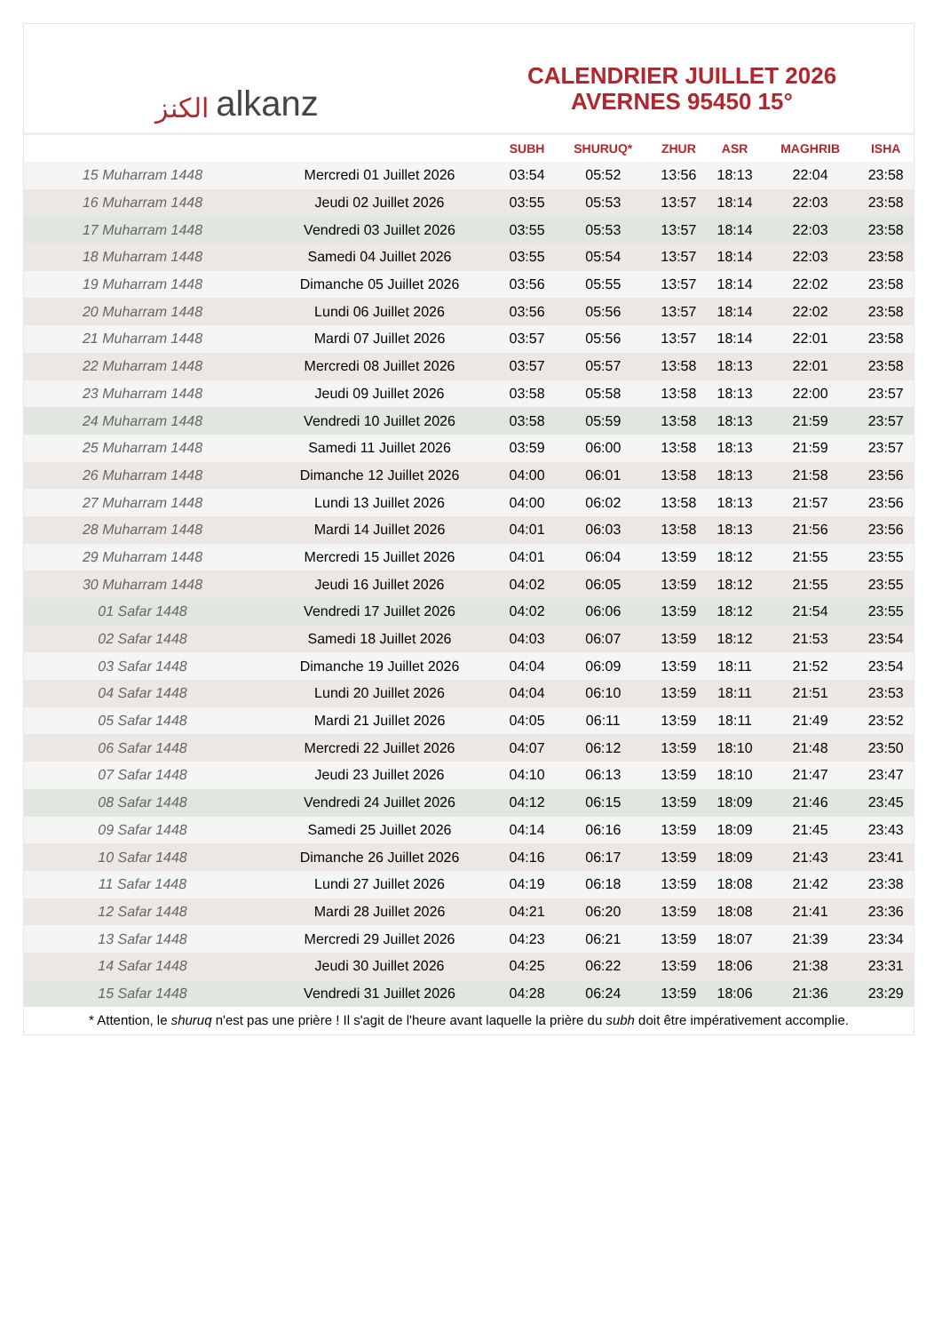الكنز alkanz
CALENDRIER JUILLET 2026
AVERNES 95450 15°
| | | SUBH | SHURUQ* | ZHUR | ASR | MAGHRIB | ISHA |
| --- | --- | --- | --- | --- | --- | --- | --- |
| 15 Muharram 1448 | Mercredi 01 Juillet 2026 | 03:54 | 05:52 | 13:56 | 18:13 | 22:04 | 23:58 |
| 16 Muharram 1448 | Jeudi 02 Juillet 2026 | 03:55 | 05:53 | 13:57 | 18:14 | 22:03 | 23:58 |
| 17 Muharram 1448 | Vendredi 03 Juillet 2026 | 03:55 | 05:53 | 13:57 | 18:14 | 22:03 | 23:58 |
| 18 Muharram 1448 | Samedi 04 Juillet 2026 | 03:55 | 05:54 | 13:57 | 18:14 | 22:03 | 23:58 |
| 19 Muharram 1448 | Dimanche 05 Juillet 2026 | 03:56 | 05:55 | 13:57 | 18:14 | 22:02 | 23:58 |
| 20 Muharram 1448 | Lundi 06 Juillet 2026 | 03:56 | 05:56 | 13:57 | 18:14 | 22:02 | 23:58 |
| 21 Muharram 1448 | Mardi 07 Juillet 2026 | 03:57 | 05:56 | 13:57 | 18:14 | 22:01 | 23:58 |
| 22 Muharram 1448 | Mercredi 08 Juillet 2026 | 03:57 | 05:57 | 13:58 | 18:13 | 22:01 | 23:58 |
| 23 Muharram 1448 | Jeudi 09 Juillet 2026 | 03:58 | 05:58 | 13:58 | 18:13 | 22:00 | 23:57 |
| 24 Muharram 1448 | Vendredi 10 Juillet 2026 | 03:58 | 05:59 | 13:58 | 18:13 | 21:59 | 23:57 |
| 25 Muharram 1448 | Samedi 11 Juillet 2026 | 03:59 | 06:00 | 13:58 | 18:13 | 21:59 | 23:57 |
| 26 Muharram 1448 | Dimanche 12 Juillet 2026 | 04:00 | 06:01 | 13:58 | 18:13 | 21:58 | 23:56 |
| 27 Muharram 1448 | Lundi 13 Juillet 2026 | 04:00 | 06:02 | 13:58 | 18:13 | 21:57 | 23:56 |
| 28 Muharram 1448 | Mardi 14 Juillet 2026 | 04:01 | 06:03 | 13:58 | 18:13 | 21:56 | 23:56 |
| 29 Muharram 1448 | Mercredi 15 Juillet 2026 | 04:01 | 06:04 | 13:59 | 18:12 | 21:55 | 23:55 |
| 30 Muharram 1448 | Jeudi 16 Juillet 2026 | 04:02 | 06:05 | 13:59 | 18:12 | 21:55 | 23:55 |
| 01 Safar 1448 | Vendredi 17 Juillet 2026 | 04:02 | 06:06 | 13:59 | 18:12 | 21:54 | 23:55 |
| 02 Safar 1448 | Samedi 18 Juillet 2026 | 04:03 | 06:07 | 13:59 | 18:12 | 21:53 | 23:54 |
| 03 Safar 1448 | Dimanche 19 Juillet 2026 | 04:04 | 06:09 | 13:59 | 18:11 | 21:52 | 23:54 |
| 04 Safar 1448 | Lundi 20 Juillet 2026 | 04:04 | 06:10 | 13:59 | 18:11 | 21:51 | 23:53 |
| 05 Safar 1448 | Mardi 21 Juillet 2026 | 04:05 | 06:11 | 13:59 | 18:11 | 21:49 | 23:52 |
| 06 Safar 1448 | Mercredi 22 Juillet 2026 | 04:07 | 06:12 | 13:59 | 18:10 | 21:48 | 23:50 |
| 07 Safar 1448 | Jeudi 23 Juillet 2026 | 04:10 | 06:13 | 13:59 | 18:10 | 21:47 | 23:47 |
| 08 Safar 1448 | Vendredi 24 Juillet 2026 | 04:12 | 06:15 | 13:59 | 18:09 | 21:46 | 23:45 |
| 09 Safar 1448 | Samedi 25 Juillet 2026 | 04:14 | 06:16 | 13:59 | 18:09 | 21:45 | 23:43 |
| 10 Safar 1448 | Dimanche 26 Juillet 2026 | 04:16 | 06:17 | 13:59 | 18:09 | 21:43 | 23:41 |
| 11 Safar 1448 | Lundi 27 Juillet 2026 | 04:19 | 06:18 | 13:59 | 18:08 | 21:42 | 23:38 |
| 12 Safar 1448 | Mardi 28 Juillet 2026 | 04:21 | 06:20 | 13:59 | 18:08 | 21:41 | 23:36 |
| 13 Safar 1448 | Mercredi 29 Juillet 2026 | 04:23 | 06:21 | 13:59 | 18:07 | 21:39 | 23:34 |
| 14 Safar 1448 | Jeudi 30 Juillet 2026 | 04:25 | 06:22 | 13:59 | 18:06 | 21:38 | 23:31 |
| 15 Safar 1448 | Vendredi 31 Juillet 2026 | 04:28 | 06:24 | 13:59 | 18:06 | 21:36 | 23:29 |
* Attention, le shuruq n'est pas une prière ! Il s'agit de l'heure avant laquelle la prière du subh doit être impérativement accomplie.